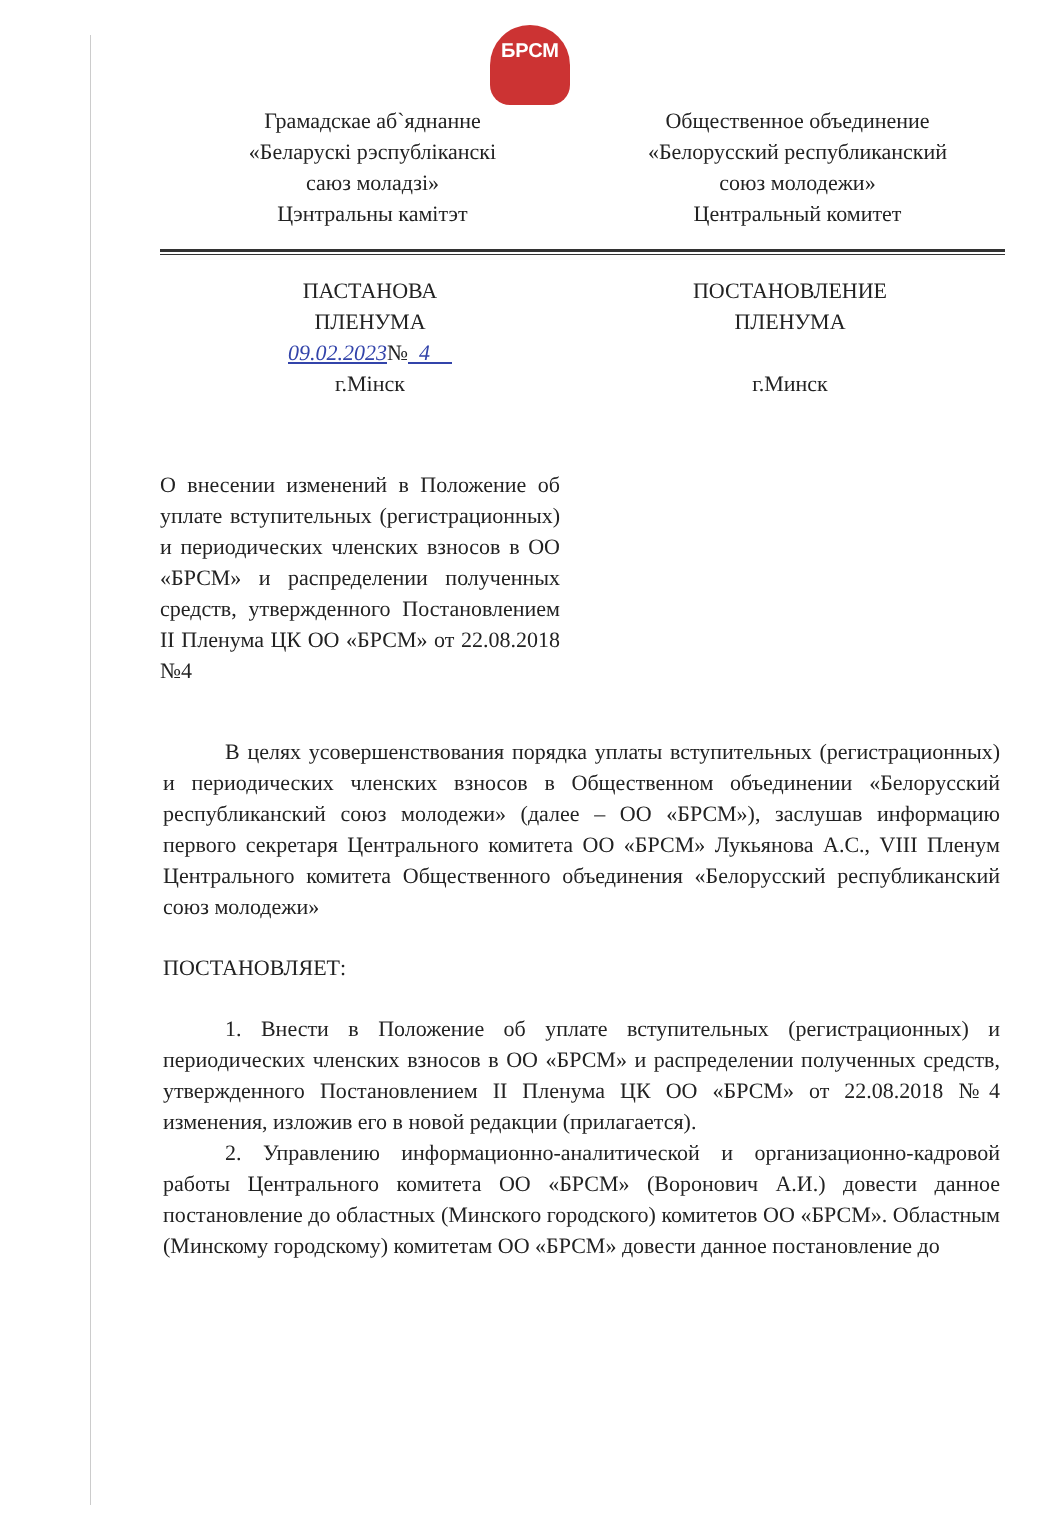БРСМ
Грамадскае аб`яднанне
«Беларускі рэспубліканскі
саюз моладзі»
Цэнтральны камітэт
Общественное объединение
«Белорусский республиканский
союз молодежи»
Центральный комитет
ПАСТАНОВА
ПЛЕНУМА
09.02.2023№ 4
г.Мінск
ПОСТАНОВЛЕНИЕ
ПЛЕНУМА
г.Минск
О внесении изменений в Положение об уплате вступительных (регистрационных) и периодических членских взносов в ОО «БРСМ» и распределении полученных средств, утвержденного Постановлением II Пленума ЦК ОО «БРСМ» от 22.08.2018 №4
В целях усовершенствования порядка уплаты вступительных (регистрационных) и периодических членских взносов в Общественном объединении «Белорусский республиканский союз молодежи» (далее – ОО «БРСМ»), заслушав информацию первого секретаря Центрального комитета ОО «БРСМ» Лукьянова А.С., VIII Пленум Центрального комитета Общественного объединения «Белорусский республиканский союз молодежи»
ПОСТАНОВЛЯЕТ:
1. Внести в Положение об уплате вступительных (регистрационных) и периодических членских взносов в ОО «БРСМ» и распределении полученных средств, утвержденного Постановлением II Пленума ЦК ОО «БРСМ» от 22.08.2018 №4 изменения, изложив его в новой редакции (прилагается).
2. Управлению информационно-аналитической и организационно-кадровой работы Центрального комитета ОО «БРСМ» (Воронович А.И.) довести данное постановление до областных (Минского городского) комитетов ОО «БРСМ». Областным (Минскому городскому) комитетам ОО «БРСМ» довести данное постановление до